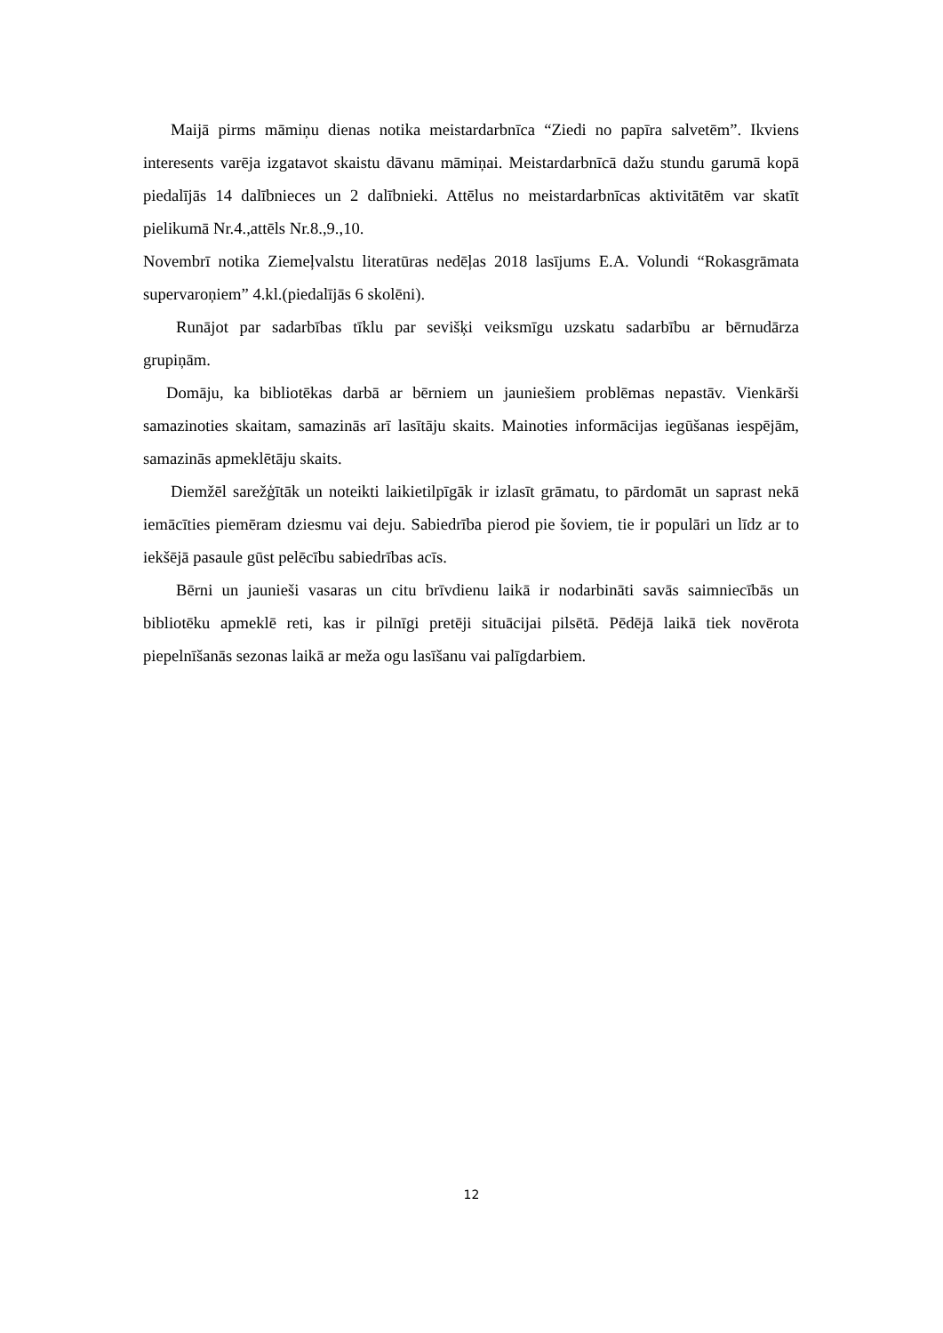Maijā pirms māmiņu dienas notika meistardarbnīca “Ziedi no papīra salvetēm”. Ikviens interesents varēja izgatavot skaistu dāvanu māmiņai. Meistardarbnīcā dažu stundu garumā kopā piedalījās 14 dalībnieces un 2 dalībnieki. Attēlus no meistardarbnīcas aktivitātēm var skatīt pielikumā Nr.4.,attēls Nr.8.,9.,10.
Novembrī notika Ziemeļvalstu literatūras nedēļas 2018 lasījums E.A. Volundi “Rokasgrāmata supervaroņiem” 4.kl.(piedalījās 6 skolēni).
Runājot par sadarbības tīklu par sevišķi veiksmīgu uzskatu sadarbību ar bērnudārza grupiņām.
Domāju, ka bibliotēkas darbā ar bērniem un jauniešiem problēmas nepastāv. Vienkārši samazinoties skaitam, samazinās arī lasītāju skaits. Mainoties informācijas iegūšanas iespējām, samazinās apmeklētāju skaits.
Diemžēl sarežģītāk un noteikti laikietilpīgāk ir izlasīt grāmatu, to pārdomāt un saprast nekā iemācīties piemēram dziesmu vai deju. Sabiedrība pierod pie šoviem, tie ir populāri un līdz ar to iekšējā pasaule gūst pelēcību sabiedrības acīs.
Bērni un jaunieši vasaras un citu brīvdienu laikā ir nodarbināti savās saimniecībās un bibliotēku apmeklē reti, kas ir pilnīgi pretēji situācijai pilsētā. Pēdējā laikā tiek novērota piepelnīšanās sezonas laikā ar meža ogu lasīšanu vai palīgdarbiem.
12